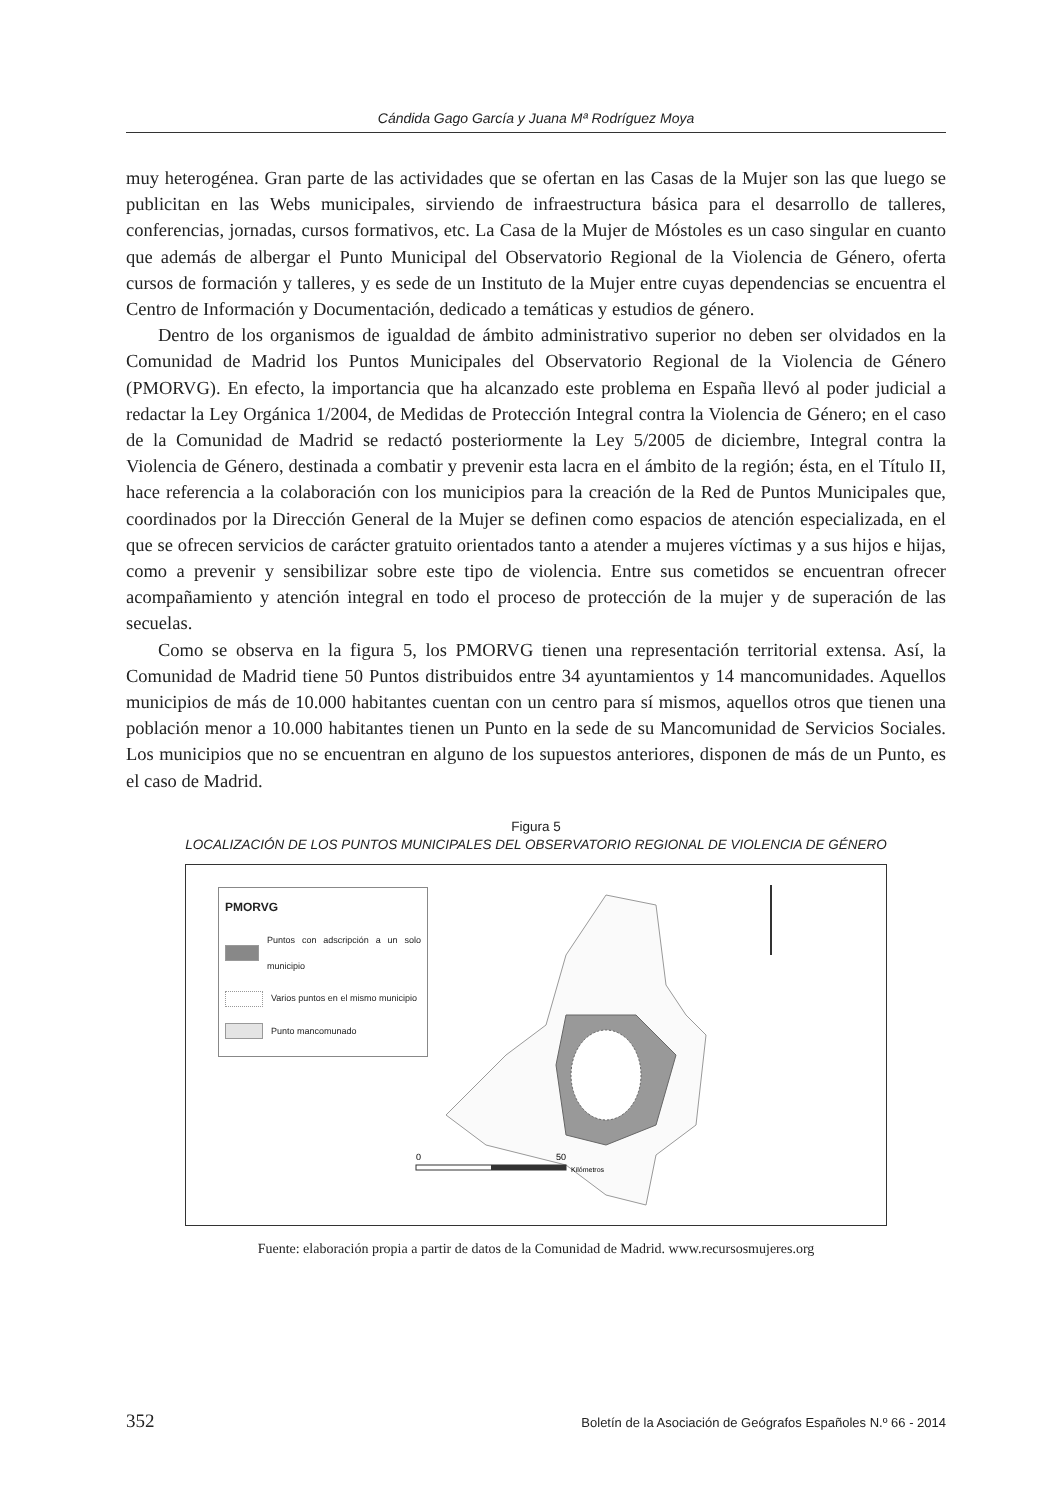Cándida Gago García y Juana Mª Rodríguez Moya
muy heterogénea. Gran parte de las actividades que se ofertan en las Casas de la Mujer son las que luego se publicitan en las Webs municipales, sirviendo de infraestructura básica para el desarrollo de talleres, conferencias, jornadas, cursos formativos, etc. La Casa de la Mujer de Móstoles es un caso singular en cuanto que además de albergar el Punto Municipal del Observatorio Regional de la Violencia de Género, oferta cursos de formación y talleres, y es sede de un Instituto de la Mujer entre cuyas dependencias se encuentra el Centro de Información y Documentación, dedicado a temáticas y estudios de género.
Dentro de los organismos de igualdad de ámbito administrativo superior no deben ser olvidados en la Comunidad de Madrid los Puntos Municipales del Observatorio Regional de la Violencia de Género (PMORVG). En efecto, la importancia que ha alcanzado este problema en España llevó al poder judicial a redactar la Ley Orgánica 1/2004, de Medidas de Protección Integral contra la Violencia de Género; en el caso de la Comunidad de Madrid se redactó posteriormente la Ley 5/2005 de diciembre, Integral contra la Violencia de Género, destinada a combatir y prevenir esta lacra en el ámbito de la región; ésta, en el Título II, hace referencia a la colaboración con los municipios para la creación de la Red de Puntos Municipales que, coordinados por la Dirección General de la Mujer se definen como espacios de atención especializada, en el que se ofrecen servicios de carácter gratuito orientados tanto a atender a mujeres víctimas y a sus hijos e hijas, como a prevenir y sensibilizar sobre este tipo de violencia. Entre sus cometidos se encuentran ofrecer acompañamiento y atención integral en todo el proceso de protección de la mujer y de superación de las secuelas.
Como se observa en la figura 5, los PMORVG tienen una representación territorial extensa. Así, la Comunidad de Madrid tiene 50 Puntos distribuidos entre 34 ayuntamientos y 14 mancomunidades. Aquellos municipios de más de 10.000 habitantes cuentan con un centro para sí mismos, aquellos otros que tienen una población menor a 10.000 habitantes tienen un Punto en la sede de su Mancomunidad de Servicios Sociales. Los municipios que no se encuentran en alguno de los supuestos anteriores, disponen de más de un Punto, es el caso de Madrid.
Figura 5
LOCALIZACIÓN DE LOS PUNTOS MUNICIPALES DEL OBSERVATORIO REGIONAL DE VIOLENCIA DE GÉNERO
PMORVG
Puntos con adscripción a un solo municipio
Varios puntos en el mismo municipio
Punto mancomunado
0
50
Kilómetros
Fuente: elaboración propia a partir de datos de la Comunidad de Madrid. www.recursosmujeres.org
352 Boletín de la Asociación de Geógrafos Españoles N.º 66 - 2014